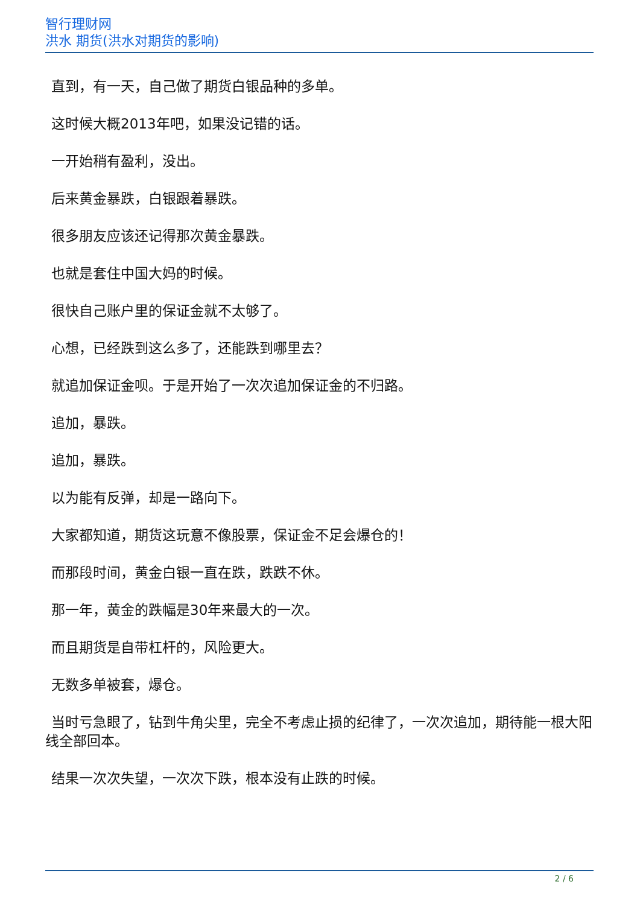智行理财网
洪水 期货(洪水对期货的影响)
直到，有一天，自己做了期货白银品种的多单。
这时候大概2013年吧，如果没记错的话。
一开始稍有盈利，没出。
后来黄金暴跌，白银跟着暴跌。
很多朋友应该还记得那次黄金暴跌。
也就是套住中国大妈的时候。
很快自己账户里的保证金就不太够了。
心想，已经跌到这么多了，还能跌到哪里去？
就追加保证金呗。于是开始了一次次追加保证金的不归路。
追加，暴跌。
追加，暴跌。
以为能有反弹，却是一路向下。
大家都知道，期货这玩意不像股票，保证金不足会爆仓的！
而那段时间，黄金白银一直在跌，跌跌不休。
那一年，黄金的跌幅是30年来最大的一次。
而且期货是自带杠杆的，风险更大。
无数多单被套，爆仓。
当时亏急眼了，钻到牛角尖里，完全不考虑止损的纪律了，一次次追加，期待能一根大阳线全部回本。
结果一次次失望，一次次下跌，根本没有止跌的时候。
2 / 6